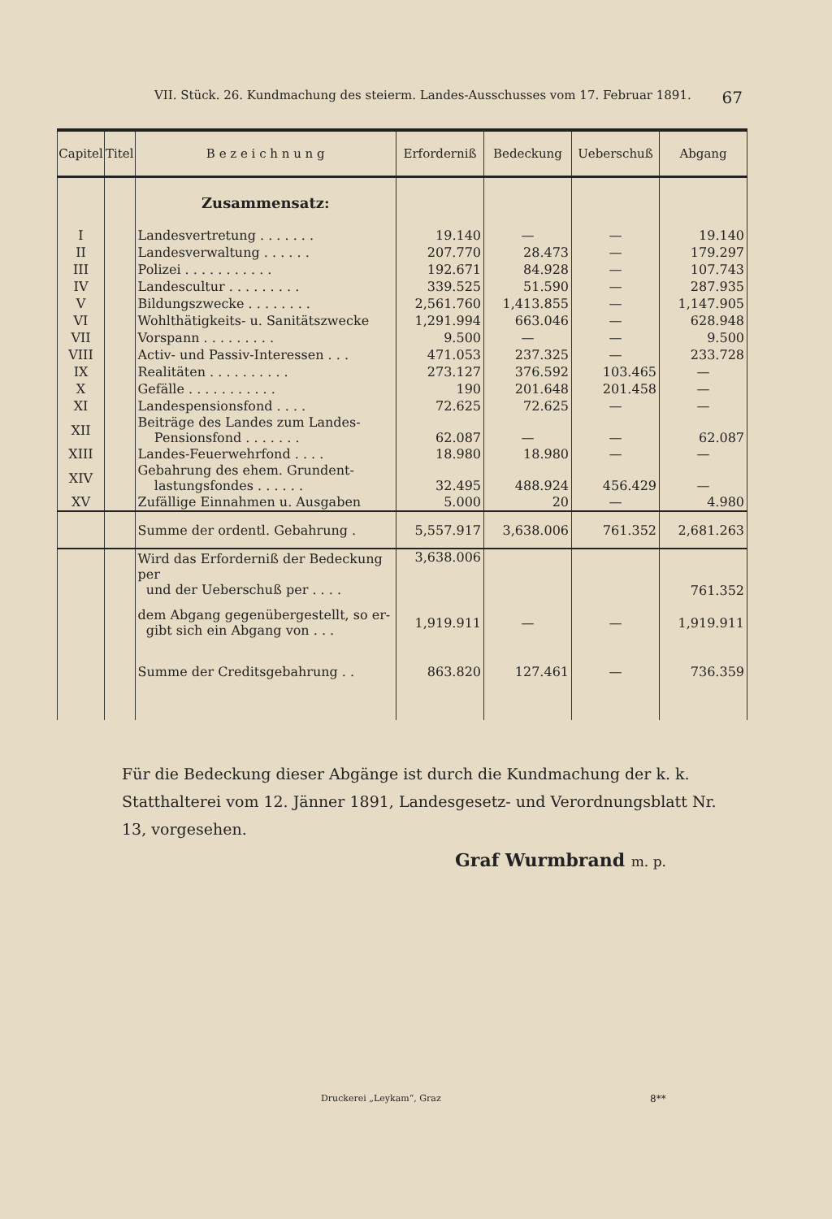VII. Stück. 26. Kundmachung des steierm. Landes-Ausschusses vom 17. Februar 1891. 67
| Capitel | Titel | B e z e i c h n u n g | Erforderniß | Bedeckung | Ueberschuß | Abgang |
| --- | --- | --- | --- | --- | --- | --- |
| | | Zusammensatz: | | | | |
| I | | Landesvertretung . . . . . . . | 19.140 | — | — | 19.140 |
| II | | Landesverwaltung . . . . . . | 207.770 | 28.473 | — | 179.297 |
| III | | Polizei . . . . . . . . . . . | 192.671 | 84.928 | — | 107.743 |
| IV | | Landescultur . . . . . . . . . | 339.525 | 51.590 | — | 287.935 |
| V | | Bildungszwecke . . . . . . . . | 2,561.760 | 1,413.855 | — | 1,147.905 |
| VI | | Wohlthätigkeits- u. Sanitätszwecke | 1,291.994 | 663.046 | — | 628.948 |
| VII | | Vorspann . . . . . . . . . | 9.500 | — | — | 9.500 |
| VIII | | Activ- und Passiv-Interessen . . . | 471.053 | 237.325 | — | 233.728 |
| IX | | Realitäten . . . . . . . . . . | 273.127 | 376.592 | 103.465 | — |
| X | | Gefälle . . . . . . . . . . . | 190 | 201.648 | 201.458 | — |
| XI | | Landespensionsfond . . . . | 72.625 | 72.625 | — | — |
| XII | | Beiträge des Landes zum Landes- Pensionsfond . . . . . . . | 62.087 | — | — | 62.087 |
| XIII | | Landes-Feuerwehrfond . . . . | 18.980 | 18.980 | — | — |
| XIV | | Gebahrung des ehem. Grundent- lastungsfondes . . . . . . | 32.495 | 488.924 | 456.429 | — |
| XV | | Zufällige Einnahmen u. Ausgaben | 5.000 | 20 | — | 4.980 |
| | | Summe der ordentl. Gebahrung . | 5,557.917 | 3,638.006 | 761.352 | 2,681.263 |
| | | Wird das Erforderniß der Bedeckung per und der Ueberschuß per . . . . | 3,638.006 | | | 761.352 |
| | | dem Abgang gegenübergestellt, so er- gibt sich ein Abgang von . . . | 1,919.911 | — | — | 1,919.911 |
| | | Summe der Creditsgebahrung . . | 863.820 | 127.461 | — | 736.359 |
Für die Bedeckung dieser Abgänge ist durch die Kundmachung der k. k. Statthalterei vom 12. Jänner 1891, Landesgesetz- und Verordnungsblatt Nr. 13, vorgesehen.
Graf Wurmbrand m. p.
Druckerei „Leykam“, Graz 8**